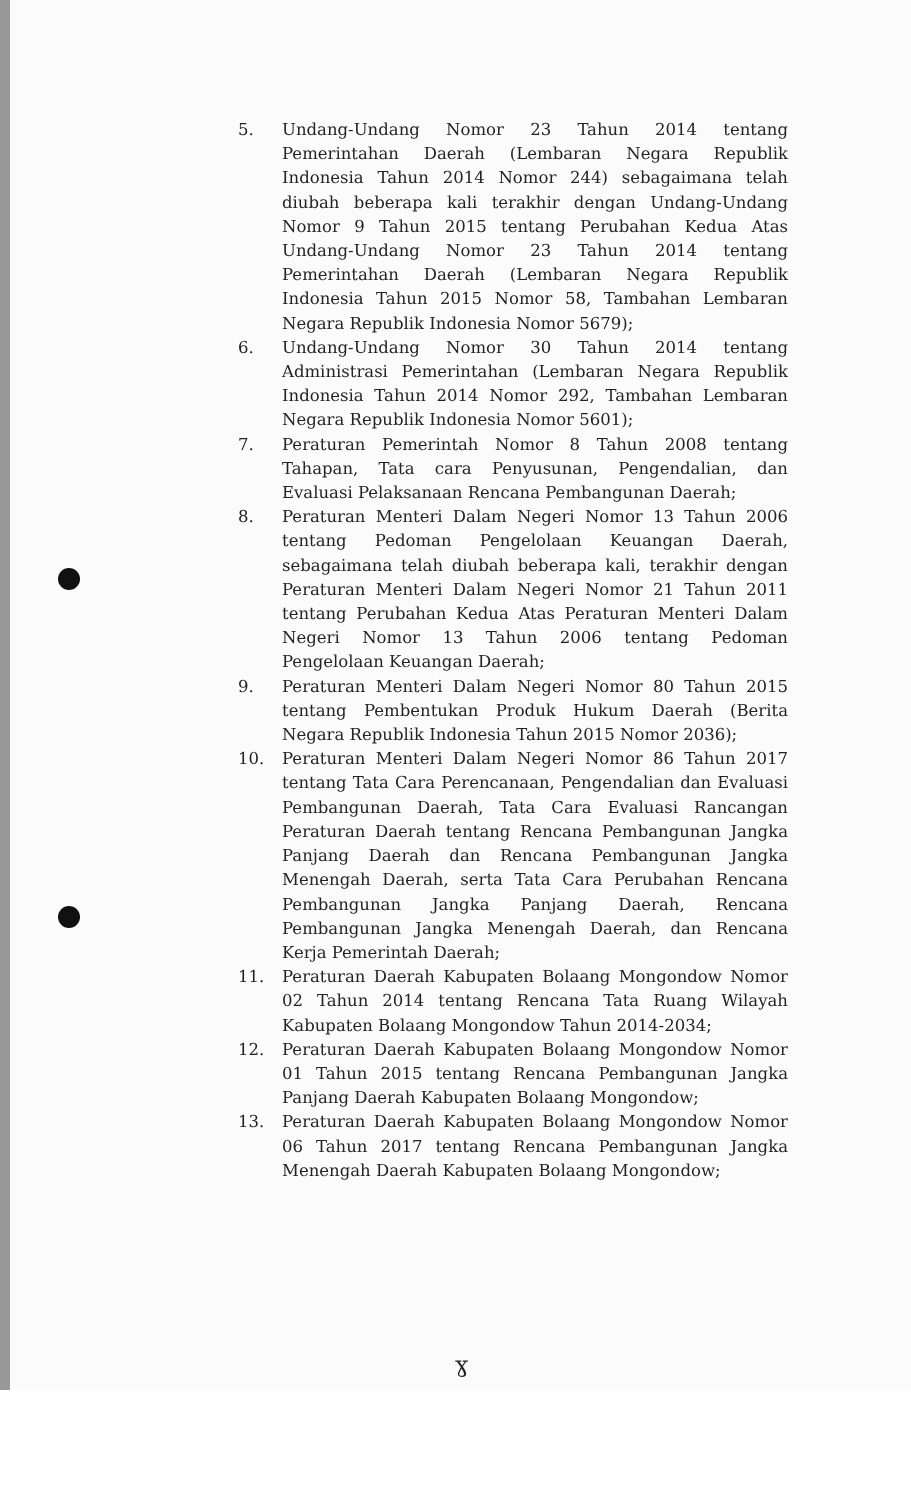5. Undang-Undang Nomor 23 Tahun 2014 tentang Pemerintahan Daerah (Lembaran Negara Republik Indonesia Tahun 2014 Nomor 244) sebagaimana telah diubah beberapa kali terakhir dengan Undang-Undang Nomor 9 Tahun 2015 tentang Perubahan Kedua Atas Undang-Undang Nomor 23 Tahun 2014 tentang Pemerintahan Daerah (Lembaran Negara Republik Indonesia Tahun 2015 Nomor 58, Tambahan Lembaran Negara Republik Indonesia Nomor 5679);
6. Undang-Undang Nomor 30 Tahun 2014 tentang Administrasi Pemerintahan (Lembaran Negara Republik Indonesia Tahun 2014 Nomor 292, Tambahan Lembaran Negara Republik Indonesia Nomor 5601);
7. Peraturan Pemerintah Nomor 8 Tahun 2008 tentang Tahapan, Tata cara Penyusunan, Pengendalian, dan Evaluasi Pelaksanaan Rencana Pembangunan Daerah;
8. Peraturan Menteri Dalam Negeri Nomor 13 Tahun 2006 tentang Pedoman Pengelolaan Keuangan Daerah, sebagaimana telah diubah beberapa kali, terakhir dengan Peraturan Menteri Dalam Negeri Nomor 21 Tahun 2011 tentang Perubahan Kedua Atas Peraturan Menteri Dalam Negeri Nomor 13 Tahun 2006 tentang Pedoman Pengelolaan Keuangan Daerah;
9. Peraturan Menteri Dalam Negeri Nomor 80 Tahun 2015 tentang Pembentukan Produk Hukum Daerah (Berita Negara Republik Indonesia Tahun 2015 Nomor 2036);
10. Peraturan Menteri Dalam Negeri Nomor 86 Tahun 2017 tentang Tata Cara Perencanaan, Pengendalian dan Evaluasi Pembangunan Daerah, Tata Cara Evaluasi Rancangan Peraturan Daerah tentang Rencana Pembangunan Jangka Panjang Daerah dan Rencana Pembangunan Jangka Menengah Daerah, serta Tata Cara Perubahan Rencana Pembangunan Jangka Panjang Daerah, Rencana Pembangunan Jangka Menengah Daerah, dan Rencana Kerja Pemerintah Daerah;
11. Peraturan Daerah Kabupaten Bolaang Mongondow Nomor 02 Tahun 2014 tentang Rencana Tata Ruang Wilayah Kabupaten Bolaang Mongondow Tahun 2014-2034;
12. Peraturan Daerah Kabupaten Bolaang Mongondow Nomor 01 Tahun 2015 tentang Rencana Pembangunan Jangka Panjang Daerah Kabupaten Bolaang Mongondow;
13. Peraturan Daerah Kabupaten Bolaang Mongondow Nomor 06 Tahun 2017 tentang Rencana Pembangunan Jangka Menengah Daerah Kabupaten Bolaang Mongondow;
ɣ